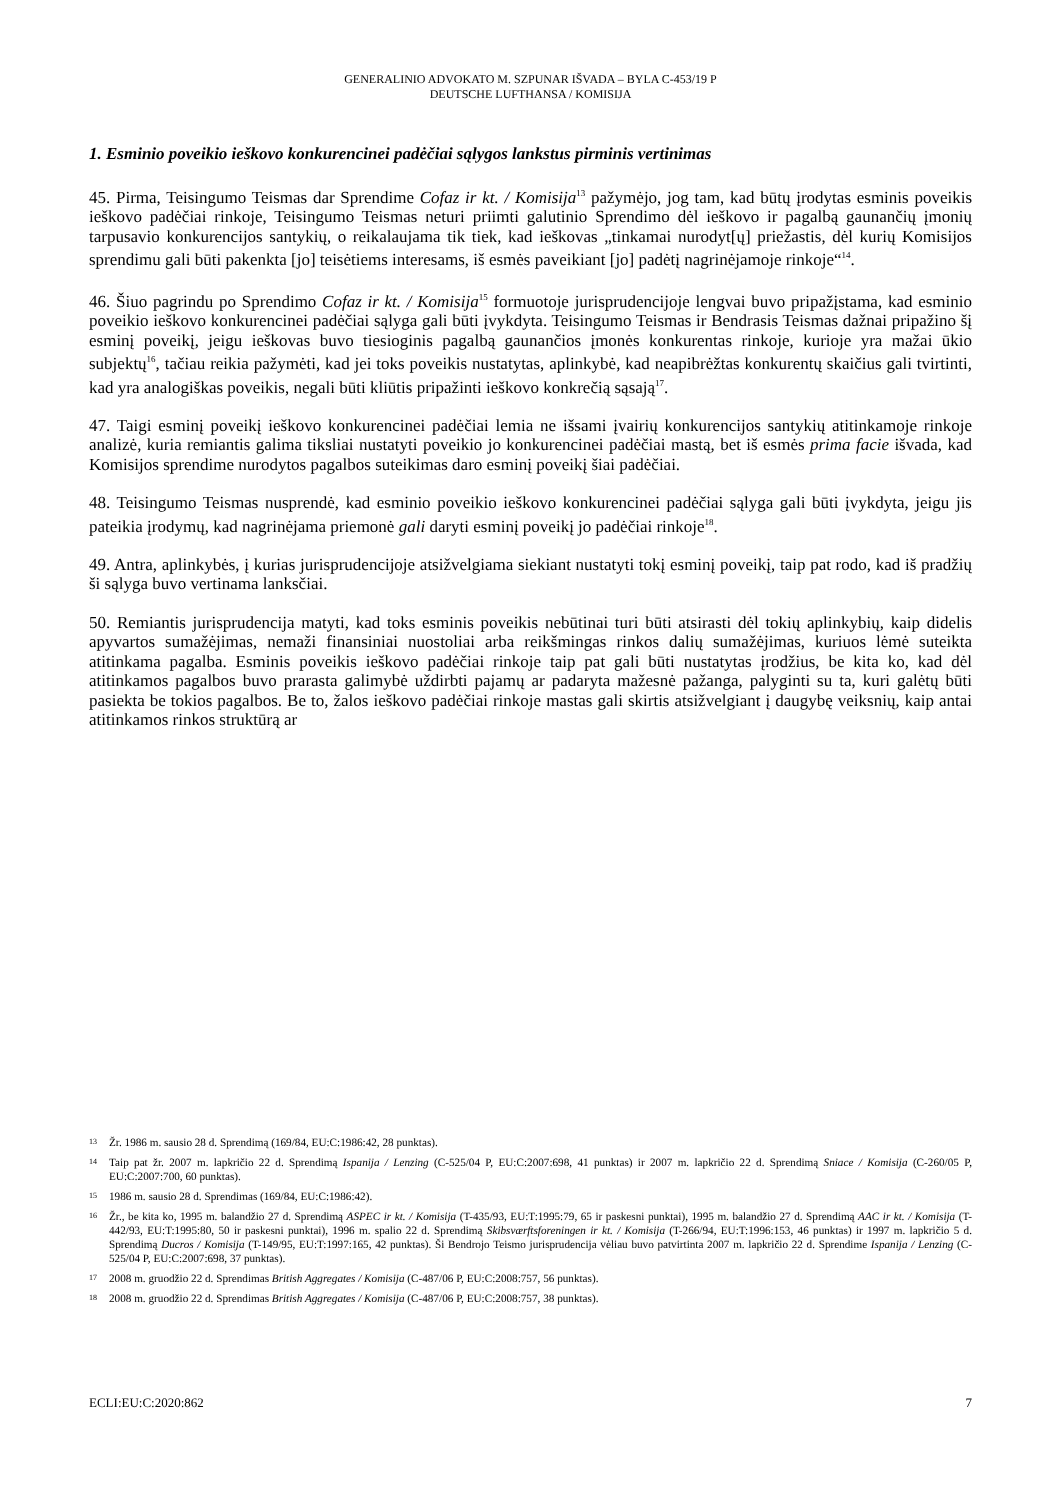GENERALINIO ADVOKATO M. SZPUNAR IŠVADA – BYLA C-453/19 P
DEUTSCHE LUFTHANSA / KOMISIJA
1. Esminio poveikio ieškovo konkurencinei padėčiai sąlygos lankstus pirminis vertinimas
45. Pirma, Teisingumo Teismas dar Sprendime Cofaz ir kt. / Komisija<sup>13</sup> pažymėjo, jog tam, kad būtų įrodytas esminis poveikis ieškovo padėčiai rinkoje, Teisingumo Teismas neturi priimti galutinio Sprendimo dėl ieškovo ir pagalbą gaunančių įmonių tarpusavio konkurencijos santykių, o reikalaujama tik tiek, kad ieškovas „tinkamai nurodyt[ų] priežastis, dėl kurių Komisijos sprendimu gali būti pakenkta [jo] teisėtiems interesams, iš esmės paveikiant [jo] padėtį nagrinėjamoje rinkoje“<sup>14</sup>.
46. Šiuo pagrindu po Sprendimo Cofaz ir kt. / Komisija<sup>15</sup> formuotoje jurisprudencijoje lengvai buvo pripažįstama, kad esminio poveikio ieškovo konkurencinei padėčiai sąlyga gali būti įvykdyta. Teisingumo Teismas ir Bendrasis Teismas dažnai pripažino šį esminį poveikį, jeigu ieškovas buvo tiesioginis pagalbą gaunančios įmonės konkurentas rinkoje, kurioje yra mažai ūkio subjektų<sup>16</sup>, tačiau reikia pažymėti, kad jei toks poveikis nustatytas, aplinkybė, kad neapibrėžtas konkurentų skaičius gali tvirtinti, kad yra analogiškas poveikis, negali būti kliūtis pripažinti ieškovo konkrečią sąsają<sup>17</sup>.
47. Taigi esminį poveikį ieškovo konkurencinei padėčiai lemia ne išsami įvairių konkurencijos santykių atitinkamoje rinkoje analizė, kuria remiantis galima tiksliai nustatyti poveikio jo konkurencinei padėčiai mastą, bet iš esmės prima facie išvada, kad Komisijos sprendime nurodytos pagalbos suteikimas daro esminį poveikį šiai padėčiai.
48. Teisingumo Teismas nusprendė, kad esminio poveikio ieškovo konkurencinei padėčiai sąlyga gali būti įvykdyta, jeigu jis pateikia įrodymų, kad nagrinėjama priemonė gali daryti esminį poveikį jo padėčiai rinkoje<sup>18</sup>.
49. Antra, aplinkybės, į kurias jurisprudencijoje atsižvelgiama siekiant nustatyti tokį esminį poveikį, taip pat rodo, kad iš pradžių ši sąlyga buvo vertinama lanksčiai.
50. Remiantis jurisprudencija matyti, kad toks esminis poveikis nebūtinai turi būti atsirasti dėl tokių aplinkybių, kaip didelis apyvartos sumažėjimas, nemaži finansiniai nuostoliai arba reikšmingas rinkos dalių sumažėjimas, kuriuos lėmė suteikta atitinkama pagalba. Esminis poveikis ieškovo padėčiai rinkoje taip pat gali būti nustatytas įrodžius, be kita ko, kad dėl atitinkamos pagalbos buvo prarasta galimybė uždirbti pajamų ar padaryta mažesnė pažanga, palyginti su ta, kuri galėtų būti pasiekta be tokios pagalbos. Be to, žalos ieškovo padėčiai rinkoje mastas gali skirtis atsižvelgiant į daugybę veiksnių, kaip antai atitinkamos rinkos struktūrą ar
13 Žr. 1986 m. sausio 28 d. Sprendimą (169/84, EU:C:1986:42, 28 punktas).
14 Taip pat žr. 2007 m. lapkričio 22 d. Sprendimą Ispanija / Lenzing (C-525/04 P, EU:C:2007:698, 41 punktas) ir 2007 m. lapkričio 22 d. Sprendimą Sniace / Komisija (C-260/05 P, EU:C:2007:700, 60 punktas).
15 1986 m. sausio 28 d. Sprendimas (169/84, EU:C:1986:42).
16 Žr., be kita ko, 1995 m. balandžio 27 d. Sprendimą ASPEC ir kt. / Komisija (T-435/93, EU:T:1995:79, 65 ir paskesni punktai), 1995 m. balandžio 27 d. Sprendimą AAC ir kt. / Komisija (T-442/93, EU:T:1995:80, 50 ir paskesni punktai), 1996 m. spalio 22 d. Sprendimą Skibsværftsforeningen ir kt. / Komisija (T-266/94, EU:T:1996:153, 46 punktas) ir 1997 m. lapkričio 5 d. Sprendimą Ducros / Komisija (T-149/95, EU:T:1997:165, 42 punktas). Ši Bendrojo Teismo jurisprudencija vėliau buvo patvirtinta 2007 m. lapkričio 22 d. Sprendime Ispanija / Lenzing (C-525/04 P, EU:C:2007:698, 37 punktas).
17 2008 m. gruodžio 22 d. Sprendimas British Aggregates / Komisija (C-487/06 P, EU:C:2008:757, 56 punktas).
18 2008 m. gruodžio 22 d. Sprendimas British Aggregates / Komisija (C-487/06 P, EU:C:2008:757, 38 punktas).
ECLI:EU:C:2020:862 7